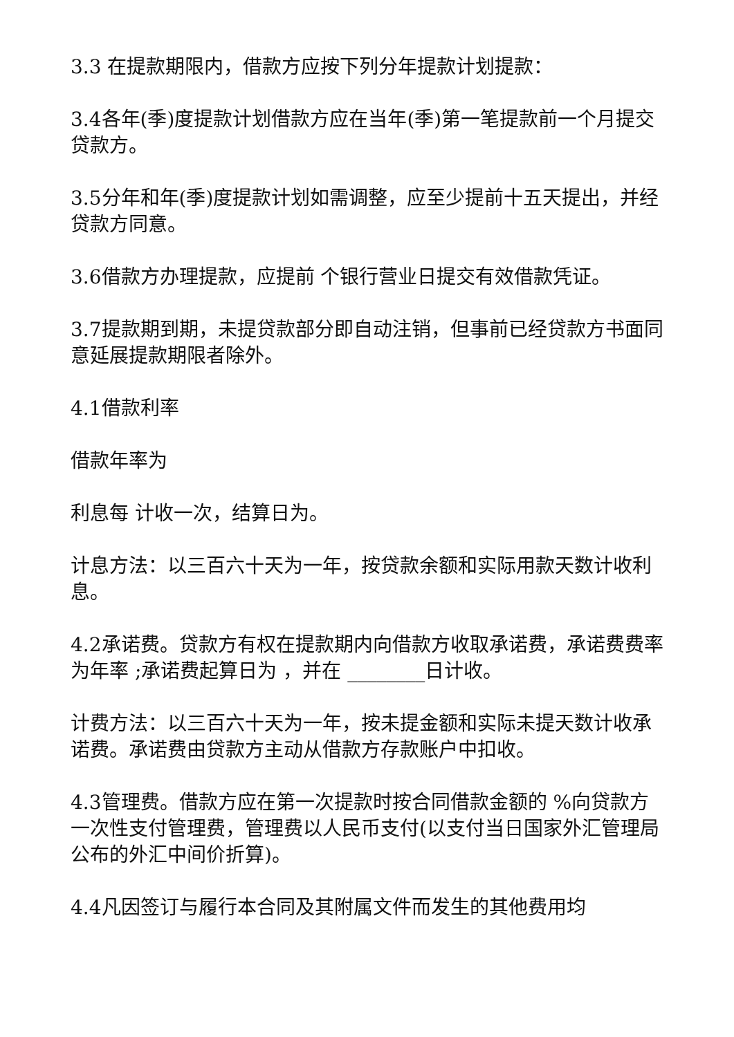3.3 在提款期限内，借款方应按下列分年提款计划提款：
3.4各年(季)度提款计划借款方应在当年(季)第一笔提款前一个月提交贷款方。
3.5分年和年(季)度提款计划如需调整，应至少提前十五天提出，并经贷款方同意。
3.6借款方办理提款，应提前 个银行营业日提交有效借款凭证。
3.7提款期到期，未提贷款部分即自动注销，但事前已经贷款方书面同意延展提款期限者除外。
4.1借款利率
借款年率为
利息每 计收一次，结算日为。
计息方法：以三百六十天为一年，按贷款余额和实际用款天数计收利息。
4.2承诺费。贷款方有权在提款期内向借款方收取承诺费，承诺费费率为年率 ;承诺费起算日为 ，并在 ________日计收。
计费方法：以三百六十天为一年，按未提金额和实际未提天数计收承诺费。承诺费由贷款方主动从借款方存款账户中扣收。
4.3管理费。借款方应在第一次提款时按合同借款金额的 %向贷款方一次性支付管理费，管理费以人民币支付(以支付当日国家外汇管理局公布的外汇中间价折算)。
4.4凡因签订与履行本合同及其附属文件而发生的其他费用均